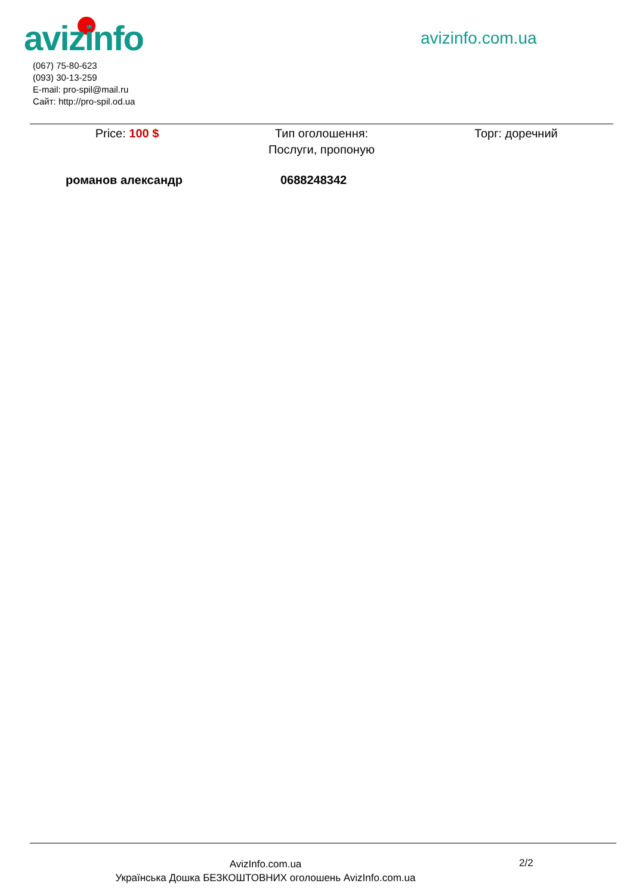avizinfo avizinfo.com.ua
(067) 75-80-623
(093) 30-13-259
E-mail: pro-spil@mail.ru
Сайт: http://pro-spil.od.ua
Price: 100 $ Тип оголошення:
Послуги, пропоную
Торг: доречний
романов александр 0688248342
AvizInfo.com.ua
Українська Дошка БЕЗКОШТОВНИХ оголошень AvizInfo.com.ua
2/2